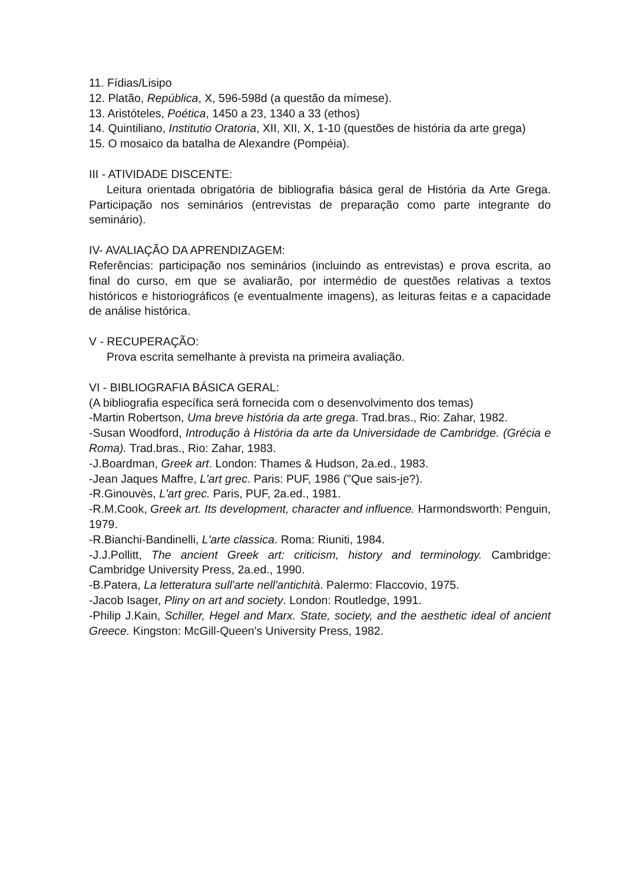11. Fídias/Lisipo
12. Platão, República, X, 596-598d (a questão da mímese).
13. Aristóteles, Poética, 1450 a 23, 1340 a 33 (ethos)
14. Quintiliano, Institutio Oratoria, XII, XII, X, 1-10 (questões de história da arte grega)
15. O mosaico da batalha de Alexandre (Pompéia).
III - ATIVIDADE DISCENTE:
Leitura orientada obrigatória de bibliografia básica geral de História da Arte Grega. Participação nos seminários (entrevistas de preparação como parte integrante do seminário).
IV- AVALIAÇÃO DA APRENDIZAGEM:
Referências: participação nos seminários (incluindo as entrevistas) e prova escrita, ao final do curso, em que se avaliarão, por intermédio de questões relativas a textos históricos e historiográficos (e eventualmente imagens), as leituras feitas e a capacidade de análise histórica.
V - RECUPERAÇÃO:
Prova escrita semelhante à prevista na primeira avaliação.
VI - BIBLIOGRAFIA BÁSICA GERAL:
(A bibliografia específica será fornecida com o desenvolvimento dos temas)
-Martin Robertson, Uma breve história da arte grega. Trad.bras., Rio: Zahar, 1982.
-Susan Woodford, Introdução à História da arte da Universidade de Cambridge. (Grécia e Roma). Trad.bras., Rio: Zahar, 1983.
-J.Boardman, Greek art. London: Thames & Hudson, 2a.ed., 1983.
-Jean Jaques Maffre, L'art grec. Paris: PUF, 1986 ("Que sais-je?).
-R.Ginouvès, L'art grec. Paris, PUF, 2a.ed., 1981.
-R.M.Cook, Greek art. Its development, character and influence. Harmondsworth: Penguin, 1979.
-R.Bianchi-Bandinelli, L'arte classica. Roma: Riuniti, 1984.
-J.J.Pollitt, The ancient Greek art: criticism, history and terminology. Cambridge: Cambridge University Press, 2a.ed., 1990.
-B.Patera, La letteratura sull'arte nell'antichità. Palermo: Flaccovio, 1975.
-Jacob Isager, Pliny on art and society. London: Routledge, 1991.
-Philip J.Kain, Schiller, Hegel and Marx. State, society, and the aesthetic ideal of ancient Greece. Kingston: McGill-Queen's University Press, 1982.